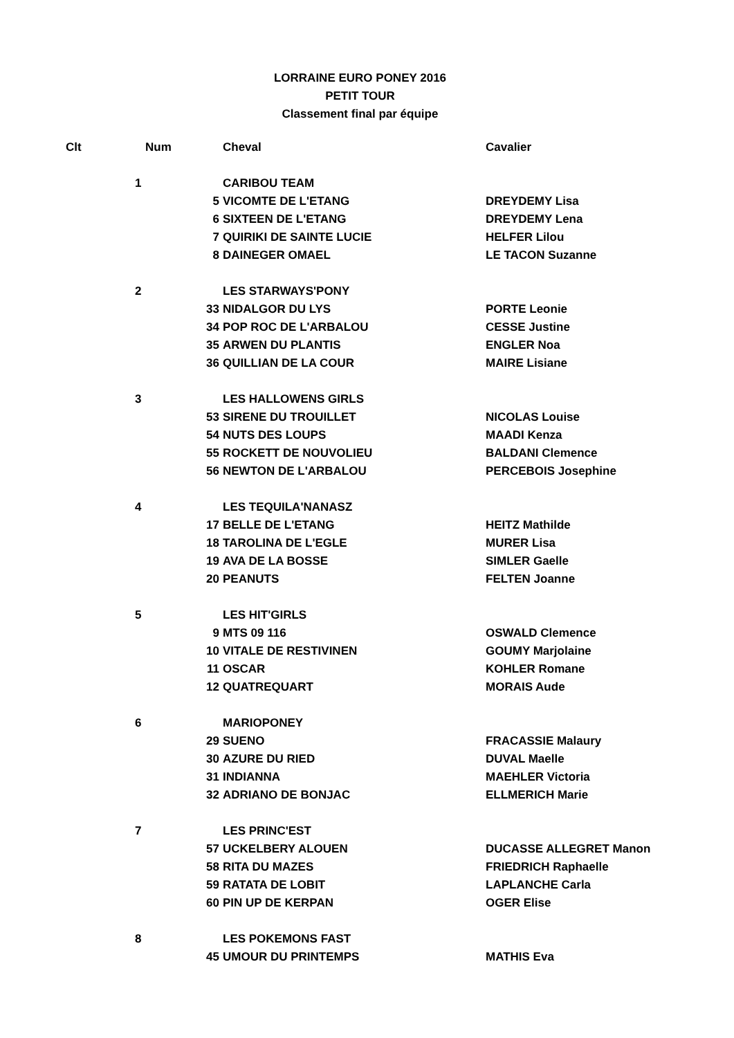LORRAINE EURO PONEY 2016
PETIT TOUR
Classement final par équipe
| Clt | Num | | Cheval | Cavalier |
| --- | --- | --- | --- | --- |
| | 1 | | CARIBOU TEAM | |
| | | 5 | VICOMTE DE L'ETANG | DREYDEMY Lisa |
| | | 6 | SIXTEEN DE L'ETANG | DREYDEMY Lena |
| | | 7 | QUIRIKI DE SAINTE LUCIE | HELFER Lilou |
| | | 8 | DAINEGER OMAEL | LE TACON Suzanne |
| | 2 | | LES STARWAYS'PONY | |
| | | 33 | NIDALGOR DU LYS | PORTE Leonie |
| | | 34 | POP ROC DE L'ARBALOU | CESSE Justine |
| | | 35 | ARWEN DU PLANTIS | ENGLER Noa |
| | | 36 | QUILLIAN DE LA COUR | MAIRE Lisiane |
| | 3 | | LES HALLOWENS GIRLS | |
| | | 53 | SIRENE DU TROUILLET | NICOLAS Louise |
| | | 54 | NUTS DES LOUPS | MAADI Kenza |
| | | 55 | ROCKETT DE NOUVOLIEU | BALDANI Clemence |
| | | 56 | NEWTON DE L'ARBALOU | PERCEBOIS Josephine |
| | 4 | | LES TEQUILA'NANASZ | |
| | | 17 | BELLE DE L'ETANG | HEITZ Mathilde |
| | | 18 | TAROLINA DE L'EGLE | MURER Lisa |
| | | 19 | AVA DE LA BOSSE | SIMLER Gaelle |
| | | 20 | PEANUTS | FELTEN Joanne |
| | 5 | | LES HIT'GIRLS | |
| | | 9 | MTS 09 116 | OSWALD Clemence |
| | | 10 | VITALE DE RESTIVINEN | GOUMY Marjolaine |
| | | 11 | OSCAR | KOHLER Romane |
| | | 12 | QUATREQUART | MORAIS Aude |
| | 6 | | MARIOPONEY | |
| | | 29 | SUENO | FRACASSIE Malaury |
| | | 30 | AZURE DU RIED | DUVAL Maelle |
| | | 31 | INDIANNA | MAEHLER Victoria |
| | | 32 | ADRIANO DE BONJAC | ELLMERICH Marie |
| | 7 | | LES PRINC'EST | |
| | | 57 | UCKELBERY ALOUEN | DUCASSE ALLEGRET Manon |
| | | 58 | RITA DU MAZES | FRIEDRICH Raphaelle |
| | | 59 | RATATA DE LOBIT | LAPLANCHE Carla |
| | | 60 | PIN UP DE KERPAN | OGER Elise |
| | 8 | | LES POKEMONS FAST | |
| | | 45 | UMOUR DU PRINTEMPS | MATHIS Eva |